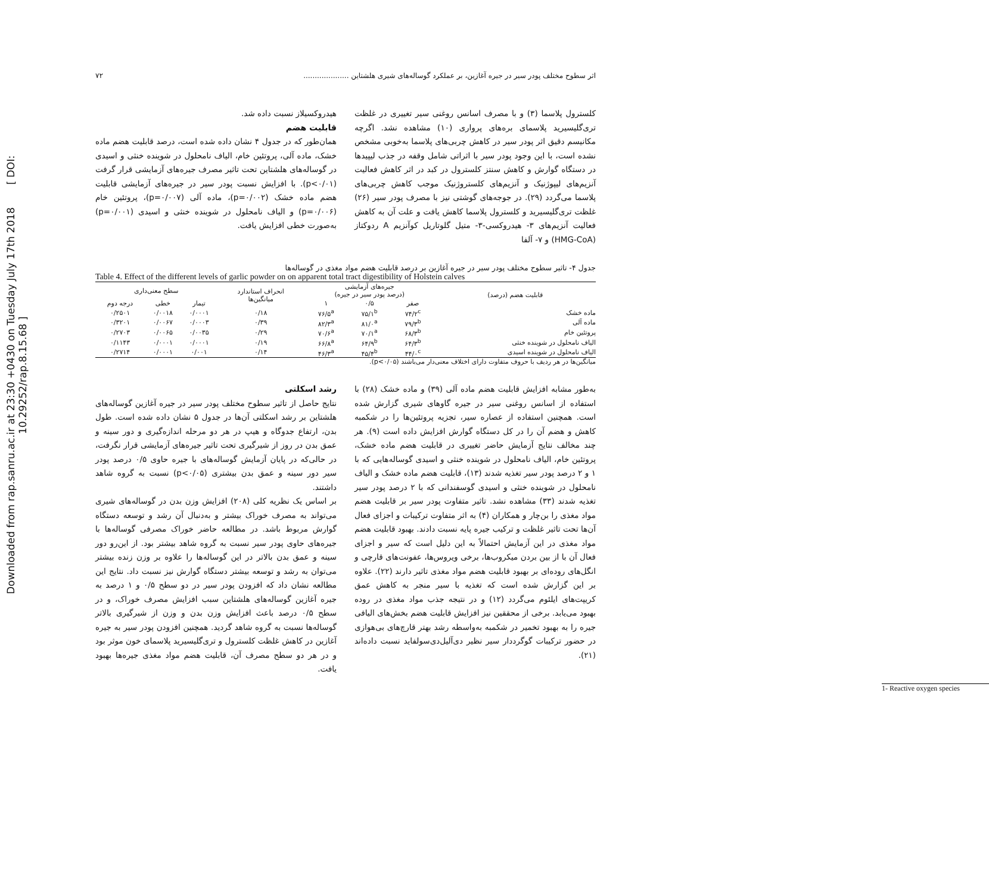Downloaded from rap.sanru.ac.ir at 23:30 +0430 on Tuesday July 17th 2018 [ DOI: 10.29252/rap.8.15.68 ]
اثر سطوح مختلف پودر سیر در جیره آغازین، بر عملکرد گوساله‌های شیری هلشتاین .................... ۷۲
کلسترول پلاسما (۳) و با مصرف اسانس روغنی سیر تغییری در غلظت تری‌گلیسیرید پلاسمای بره‌های پرواری (۱۰) مشاهده نشد. اگرچه مکانیسم دقیق اثر پودر سیر در کاهش چربی‌های پلاسما به‌خوبی مشخص نشده است، با این وجود پودر سیر با اثراتی شامل وقفه در جذب لیپیدها در دستگاه گوارش و کاهش سنتز کلسترول در کبد در اثر کاهش فعالیت آنزیم‌های لیپوژنیک و آنزیم‌های کلستروژنیک موجب کاهش چربی‌های پلاسما می‌گردد (۲۹). در جوجه‌های گوشتی نیز با مصرف پودر سیر (۲۶) غلظت تری‌گلیسیرید و کلسترول پلاسما کاهش یافت و علت آن به کاهش فعالیت آنزیم‌های ۳- هیدروکسی-۳- متیل گلوتاریل کوآنزیم A ردوکتاز (HMG-CoA) و ۷- آلفا
هیدروکسیلاز نسبت داده شد.
قابلیت هضم
همان‌طور که در جدول ۴ نشان داده شده است، درصد قابلیت هضم ماده خشک، ماده آلی، پروتئین خام، الیاف نامحلول در شوینده خنثی و اسیدی در گوساله‌های هلشتاین تحت تاثیر مصرف جیره‌های آزمایشی قرار گرفت (p<۰/۰۱). با افزایش نسبت پودر سیر در جیره‌های آزمایشی قابلیت هضم ماده خشک (p=۰/۰۰۲)، ماده آلی (p=۰/۰۰۷)، پروتئین خام (p=۰/۰۰۶) و الیاف نامحلول در شوینده خنثی و اسیدی (p=۰/۰۰۱) به‌صورت خطی افزایش یافت.
جدول ۴- تاثیر سطوح مختلف پودر سیر در جیره آغازین بر درصد قابلیت هضم مواد مغذی در گوساله‌ها
Table 4. Effect of the different levels of garlic powder on on apparent total tract digestibility of Holstein calves
| قابلیت هضم (درصد) | جیره‌های آزمایشی (درصد پودر سیر در جیره) | | | انحراف استاندارد میانگین‌ها | سطح معنی‌داری | | |
| --- | --- | --- | --- | --- | --- | --- | --- |
| | صفر | ۰/۵ | ۱ | | تیمار | خطی | درجه دوم |
| ماده خشک | ۷۴/۲<sup>c</sup> | ۷۵/۱<sup>b</sup> | ۷۶/۵<sup>a</sup> | ۰/۱۸ | ۰/۰۰۰۱ | ۰/۰۰۱۸ | ۰/۲۵۰۱ |
| ماده آلی | ۷۹/۳<sup>b</sup> | ۸۱/۰<sup>a</sup> | ۸۲/۳<sup>a</sup> | ۰/۳۹ | ۰/۰۰۰۳ | ۰/۰۰۶۷ | ۰/۳۲۰۱ |
| پروتئین خام | ۶۸/۳<sup>b</sup> | ۷۰/۱<sup>a</sup> | ۷۰/۶<sup>a</sup> | ۰/۲۹ | ۰/۰۰۳۵ | ۰/۰۰۶۵ | ۰/۲۷۰۳ |
| الیاف نامحلول در شوینده خنثی | ۶۴/۳<sup>b</sup> | ۶۴/۹<sup>b</sup> | ۶۶/۸<sup>a</sup> | ۰/۱۹ | ۰/۰۰۰۱ | ۰/۰۰۰۱ | ۰/۱۱۴۳ |
| الیاف نامحلول در شوینده اسیدی | ۴۴/۰<sup>c</sup> | ۴۵/۴<sup>b</sup> | ۴۶/۳<sup>a</sup> | ۰/۱۴ | ۰/۰۰۱ | ۰/۰۰۰۱ | ۰/۲۷۱۴ |
میانگین‌ها در هر ردیف با حروف متفاوت دارای اختلاف معنی‌دار می‌باشند (p<۰/۰۵).
به‌طور مشابه افزایش قابلیت هضم ماده آلی (۳۹) و ماده خشک (۲۸) با استفاده از اسانس روغنی سیر در جیره گاوهای شیری گزارش شده است. همچنین استفاده از عصاره سیر، تجزیه پروتئین‌ها را در شکمبه کاهش و هضم آن را در کل دستگاه گوارش افزایش داده است (۹). هر چند مخالف نتایج آزمایش حاضر تغییری در قابلیت هضم ماده خشک، پروتئین خام، الیاف نامحلول در شوینده خنثی و اسیدی گوساله‌هایی که با ۱ و ۲ درصد پودر سیر تغذیه شدند (۱۳)، قابلیت هضم ماده خشک و الیاف نامحلول در شوینده خنثی و اسیدی گوسفندانی که با ۲ درصد پودر سیر تغذیه شدند (۳۳) مشاهده نشد. تاثیر متفاوت پودر سیر بر قابلیت هضم مواد مغذی را بن‌چار و همکاران (۴) به اثر متفاوت ترکیبات و اجزای فعال آن‌ها تحت تاثیر غلظت و ترکیب جیره پایه نسبت دادند. بهبود قابلیت هضم مواد مغذی در این آزمایش احتمالاً به این دلیل است که سیر و اجزای فعال آن با از بین بردن میکروب‌ها، برخی ویروس‌ها، عفونت‌های قارچی و انگل‌های روده‌ای بر بهبود قابلیت هضم مواد مغذی تاثیر دارند (۲۲). علاوه بر این گزارش شده است که تغذیه با سیر منجر به کاهش عمق کریپت‌های ایلئوم می‌گردد (۱۲) و در نتیجه جذب مواد مغذی در روده بهبود می‌یابد. برخی از محققین نیز افزایش قابلیت هضم بخش‌های الیافی جیره را به بهبود تخمیر در شکمبه به‌واسطه رشد بهتر قارچ‌های بی‌هوازی در حضور ترکیبات گوگرددار سیر نظیر دی‌آلیل‌دی‌سولفاید نسبت داده‌اند (۲۱).
رشد اسکلتی
نتایج حاصل از تاثیر سطوح مختلف پودر سیر در جیره آغازین گوساله‌های هلشتاین بر رشد اسکلتی آن‌ها در جدول ۵ نشان داده شده است. طول بدن، ارتفاع جدوگاه و هیپ در هر دو مرحله اندازه‌گیری و دور سینه و عمق بدن در روز از شیرگیری تحت تاثیر جیره‌های آزمایشی قرار نگرفت، در حالی‌که در پایان آزمایش گوساله‌های با جیره حاوی ۰/۵ درصد پودر سیر دور سینه و عمق بدن بیشتری (p<۰/۰۵) نسبت به گروه شاهد داشتند.
بر اساس یک نظریه کلی (۲۰۸) افزایش وزن بدن در گوساله‌های شیری می‌تواند به مصرف خوراک بیشتر و به‌دنبال آن رشد و توسعه دستگاه گوارش مربوط باشد. در مطالعه حاضر خوراک مصرفی گوساله‌ها با جیره‌های حاوی پودر سیر نسبت به گروه شاهد بیشتر بود. از این‌رو دور سینه و عمق بدن بالاتر در این گوساله‌ها را علاوه بر وزن زنده بیشتر می‌توان به رشد و توسعه بیشتر دستگاه گوارش نیز نسبت داد. نتایج این مطالعه نشان داد که افزودن پودر سیر در دو سطح ۰/۵ و ۱ درصد به جیره آغازین گوساله‌های هلشتاین سبب افزایش مصرف خوراک، و در سطح ۰/۵ درصد باعث افزایش وزن بدن و وزن از شیرگیری بالاتر گوساله‌ها نسبت به گروه شاهد گردید. همچنین افزودن پودر سیر به جیره آغازین در کاهش غلظت کلسترول و تری‌گلیسیرید پلاسمای خون موثر بود و در هر دو سطح مصرف آن، قابلیت هضم مواد مغذی جیره‌ها بهبود یافت.
1- Reactive oxygen species